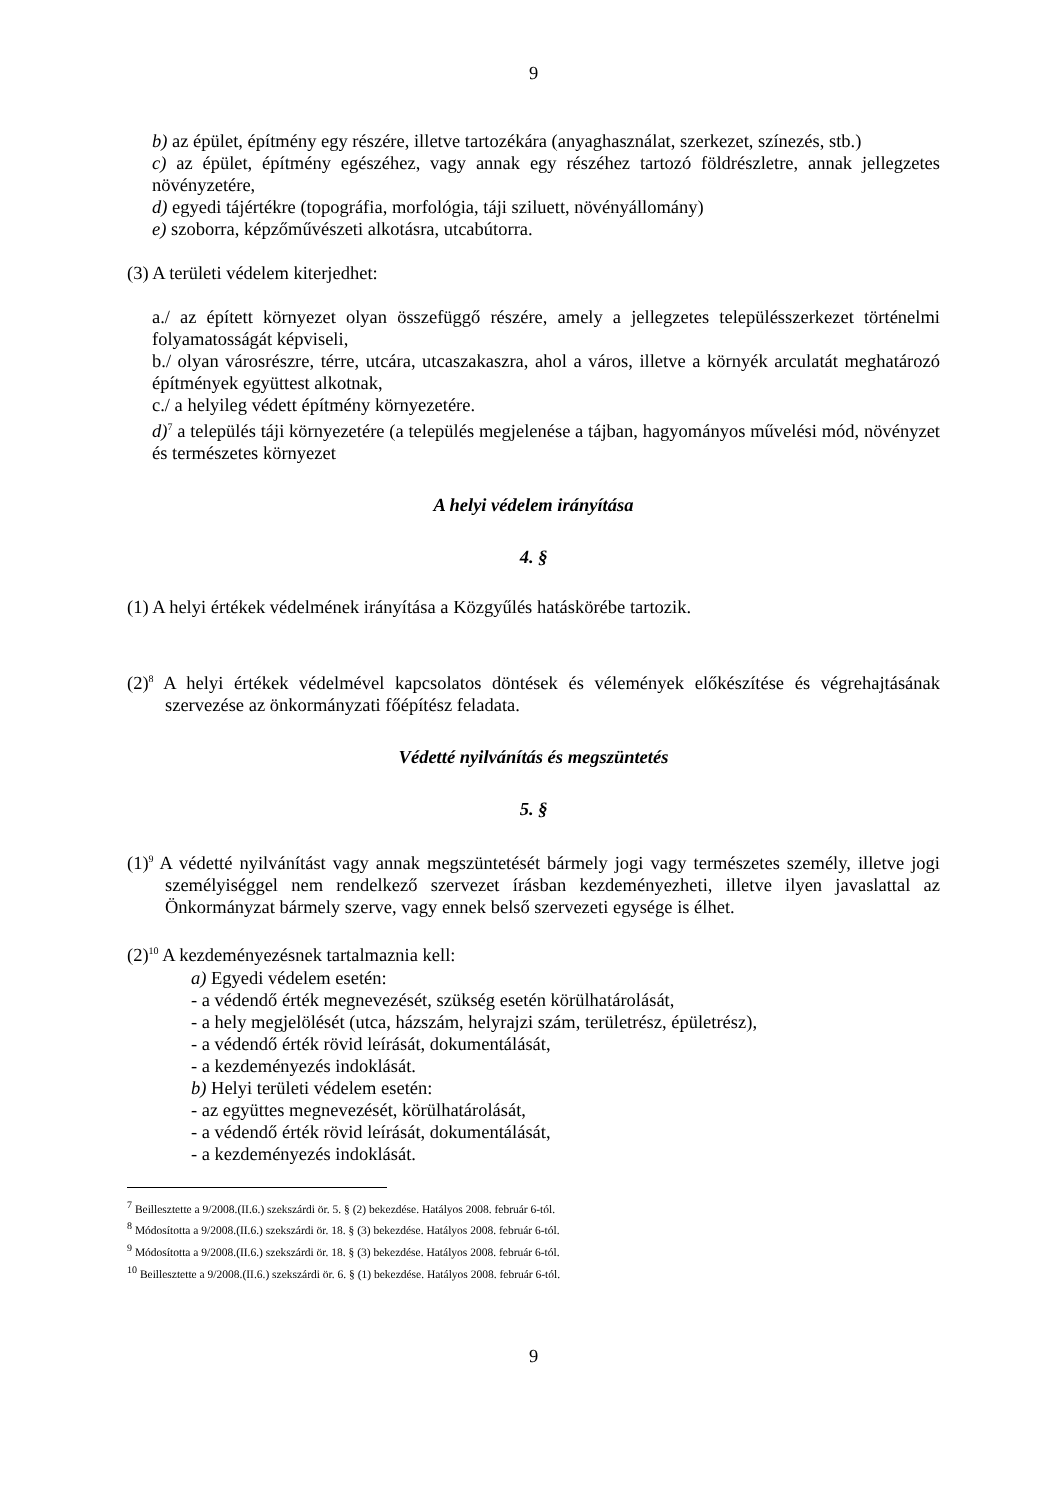9
b) az épület, építmény egy részére, illetve tartozékára (anyaghasználat, szerkezet, színezés, stb.)
c) az épület, építmény egészéhez, vagy annak egy részéhez tartozó földrészletre, annak jellegzetes növényzetére,
d) egyedi tájértékre (topográfia, morfológia, táji sziluett, növényállomány)
e) szoborra, képzőművészeti alkotásra, utcabútorra.
(3) A területi védelem kiterjedhet:
a./ az épített környezet olyan összefüggő részére, amely a jellegzetes településszerkezet történelmi folyamatosságát képviseli,
b./ olyan városrészre, térre, utcára, utcaszakaszra, ahol a város, illetve a környék arculatát meghatározó építmények együttest alkotnak,
c./ a helyileg védett építmény környezetére.
d)<sup>7</sup> a település táji környezetére (a település megjelenése a tájban, hagyományos művelési mód, növényzet és természetes környezet
A helyi védelem irányítása
4. §
(1) A helyi értékek védelmének irányítása a Közgyűlés hatáskörébe tartozik.
(2)<sup>8</sup> A helyi értékek védelmével kapcsolatos döntések és vélemények előkészítése és végrehajtásának szervezése az önkormányzati főépítész feladata.
Védetté nyilvánítás és megszüntetés
5. §
(1)<sup>9</sup> A védetté nyilvánítást vagy annak megszüntetését bármely jogi vagy természetes személy, illetve jogi személyiséggel nem rendelkező szervezet írásban kezdeményezheti, illetve ilyen javaslattal az Önkormányzat bármely szerve, vagy ennek belső szervezeti egysége is élhet.
(2)<sup>10</sup> A kezdeményezésnek tartalmaznia kell:
a) Egyedi védelem esetén:
- a védendő érték megnevezését, szükség esetén körülhatárolását,
- a hely megjelölését (utca, házszám, helyrajzi szám, területrész, épületrész),
- a védendő érték rövid leírását, dokumentálását,
- a kezdeményezés indoklását.
b) Helyi területi védelem esetén:
- az együttes megnevezését, körülhatárolását,
- a védendő érték rövid leírását, dokumentálását,
- a kezdeményezés indoklását.
<sup>7</sup> Beillesztette a 9/2008.(II.6.) szekszárdi ör. 5. § (2) bekezdése. Hatályos 2008. február 6-tól.
<sup>8</sup> Módosította a 9/2008.(II.6.) szekszárdi ör. 18. § (3) bekezdése. Hatályos 2008. február 6-tól.
<sup>9</sup> Módosította a 9/2008.(II.6.) szekszárdi ör. 18. § (3) bekezdése. Hatályos 2008. február 6-tól.
<sup>10</sup> Beillesztette a 9/2008.(II.6.) szekszárdi ör. 6. § (1) bekezdése. Hatályos 2008. február 6-tól.
9